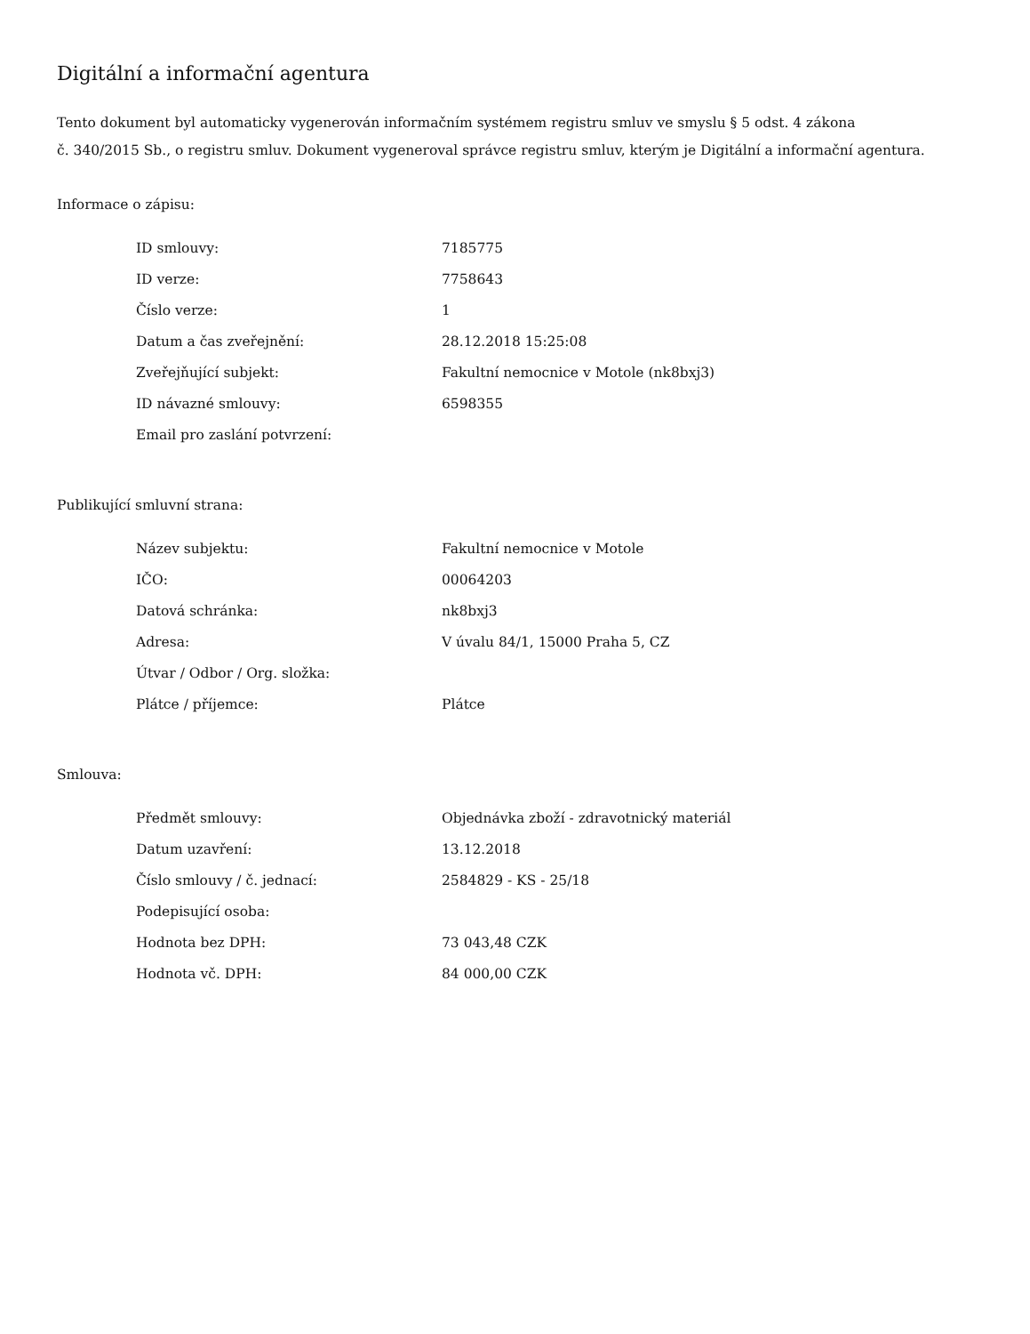Digitální a informační agentura
Tento dokument byl automaticky vygenerován informačním systémem registru smluv ve smyslu § 5 odst. 4 zákona
č. 340/2015 Sb., o registru smluv. Dokument vygeneroval správce registru smluv, kterým je Digitální a informační agentura.
Informace o zápisu:
| ID smlouvy: | 7185775 |
| ID verze: | 7758643 |
| Číslo verze: | 1 |
| Datum a čas zveřejnění: | 28.12.2018 15:25:08 |
| Zveřejňující subjekt: | Fakultní nemocnice v Motole (nk8bxj3) |
| ID návazné smlouvy: | 6598355 |
| Email pro zaslání potvrzení: | |
Publikující smluvní strana:
| Název subjektu: | Fakultní nemocnice v Motole |
| IČO: | 00064203 |
| Datová schránka: | nk8bxj3 |
| Adresa: | V úvalu 84/1, 15000 Praha 5, CZ |
| Útvar / Odbor / Org. složka: | |
| Plátce / příjemce: | Plátce |
Smlouva:
| Předmět smlouvy: | Objednávka zboží - zdravotnický materiál |
| Datum uzavření: | 13.12.2018 |
| Číslo smlouvy / č. jednací: | 2584829 - KS - 25/18 |
| Podepisující osoba: | |
| Hodnota bez DPH: | 73 043,48 CZK |
| Hodnota vč. DPH: | 84 000,00 CZK |